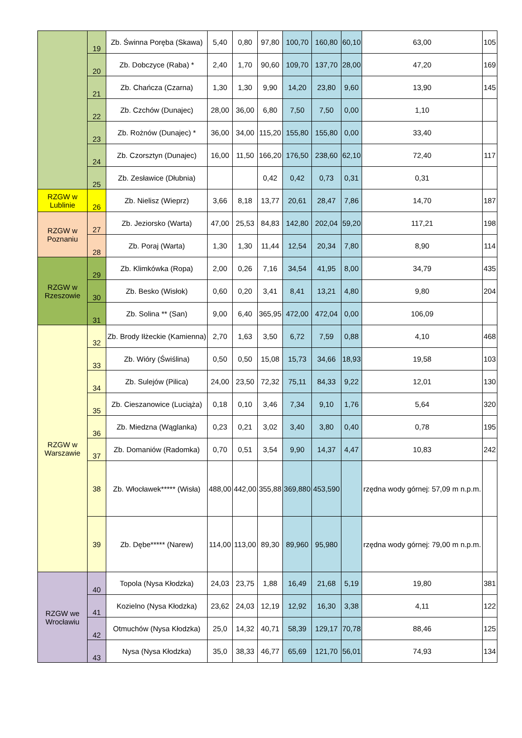| | 19 | Zb. Świnna Poręba (Skawa) | 5,40 | 0,80 | 97,80 | 100,70 | 160,80 | 60,10 | 63,00 | 105 |
| | 20 | Zb. Dobczyce (Raba) * | 2,40 | 1,70 | 90,60 | 109,70 | 137,70 | 28,00 | 47,20 | 169 |
| | 21 | Zb. Chańcza (Czarna) | 1,30 | 1,30 | 9,90 | 14,20 | 23,80 | 9,60 | 13,90 | 145 |
| | 22 | Zb. Czchów (Dunajec) | 28,00 | 36,00 | 6,80 | 7,50 | 7,50 | 0,00 | 1,10 | |
| | 23 | Zb. Rożnów (Dunajec) * | 36,00 | 34,00 | 115,20 | 155,80 | 155,80 | 0,00 | 33,40 | |
| | 24 | Zb. Czorsztyn (Dunajec) | 16,00 | 11,50 | 166,20 | 176,50 | 238,60 | 62,10 | 72,40 | 117 |
| | 25 | Zb. Zesławice (Dłubnia) | | | 0,42 | 0,42 | 0,73 | 0,31 | 0,31 | |
| RZGW w Lublinie | 26 | Zb. Nielisz (Wieprz) | 3,66 | 8,18 | 13,77 | 20,61 | 28,47 | 7,86 | 14,70 | 187 |
| RZGW w Poznaniu | 27 | Zb. Jeziorsko (Warta) | 47,00 | 25,53 | 84,83 | 142,80 | 202,04 | 59,20 | 117,21 | 198 |
| | 28 | Zb. Poraj (Warta) | 1,30 | 1,30 | 11,44 | 12,54 | 20,34 | 7,80 | 8,90 | 114 |
| RZGW w Rzeszowie | 29 | Zb. Klimkówka (Ropa) | 2,00 | 0,26 | 7,16 | 34,54 | 41,95 | 8,00 | 34,79 | 435 |
| | 30 | Zb. Besko (Wisłok) | 0,60 | 0,20 | 3,41 | 8,41 | 13,21 | 4,80 | 9,80 | 204 |
| | 31 | Zb. Solina ** (San) | 9,00 | 6,40 | 365,95 | 472,00 | 472,04 | 0,00 | 106,09 | |
| RZGW w Warszawie | 32 | Zb. Brody Iłżeckie (Kamienna) | 2,70 | 1,63 | 3,50 | 6,72 | 7,59 | 0,88 | 4,10 | 468 |
| | 33 | Zb. Wióry (Świślina) | 0,50 | 0,50 | 15,08 | 15,73 | 34,66 | 18,93 | 19,58 | 103 |
| | 34 | Zb. Sulejów (Pilica) | 24,00 | 23,50 | 72,32 | 75,11 | 84,33 | 9,22 | 12,01 | 130 |
| | 35 | Zb. Cieszanowice (Luciąża) | 0,18 | 0,10 | 3,46 | 7,34 | 9,10 | 1,76 | 5,64 | 320 |
| | 36 | Zb. Miedzna (Wąglanka) | 0,23 | 0,21 | 3,02 | 3,40 | 3,80 | 0,40 | 0,78 | 195 |
| | 37 | Zb. Domaniów (Radomka) | 0,70 | 0,51 | 3,54 | 9,90 | 14,37 | 4,47 | 10,83 | 242 |
| | 38 | Zb. Włocławek***** (Wisła) | 488,00 | 442,00 | 355,88 | 369,880 | 453,590 | | rzędna wody górnej: 57,09 m n.p.m. | |
| | 39 | Zb. Dębe***** (Narew) | 114,00 | 113,00 | 89,30 | 89,960 | 95,980 | | rzędna wody górnej: 79,00 m n.p.m. | |
| RZGW we Wrocławiu | 40 | Topola (Nysa Kłodzka) | 24,03 | 23,75 | 1,88 | 16,49 | 21,68 | 5,19 | 19,80 | 381 |
| | 41 | Kozielno (Nysa Kłodzka) | 23,62 | 24,03 | 12,19 | 12,92 | 16,30 | 3,38 | 4,11 | 122 |
| | 42 | Otmuchów (Nysa Kłodzka) | 25,0 | 14,32 | 40,71 | 58,39 | 129,17 | 70,78 | 88,46 | 125 |
| | 43 | Nysa (Nysa Kłodzka) | 35,0 | 38,33 | 46,77 | 65,69 | 121,70 | 56,01 | 74,93 | 134 |